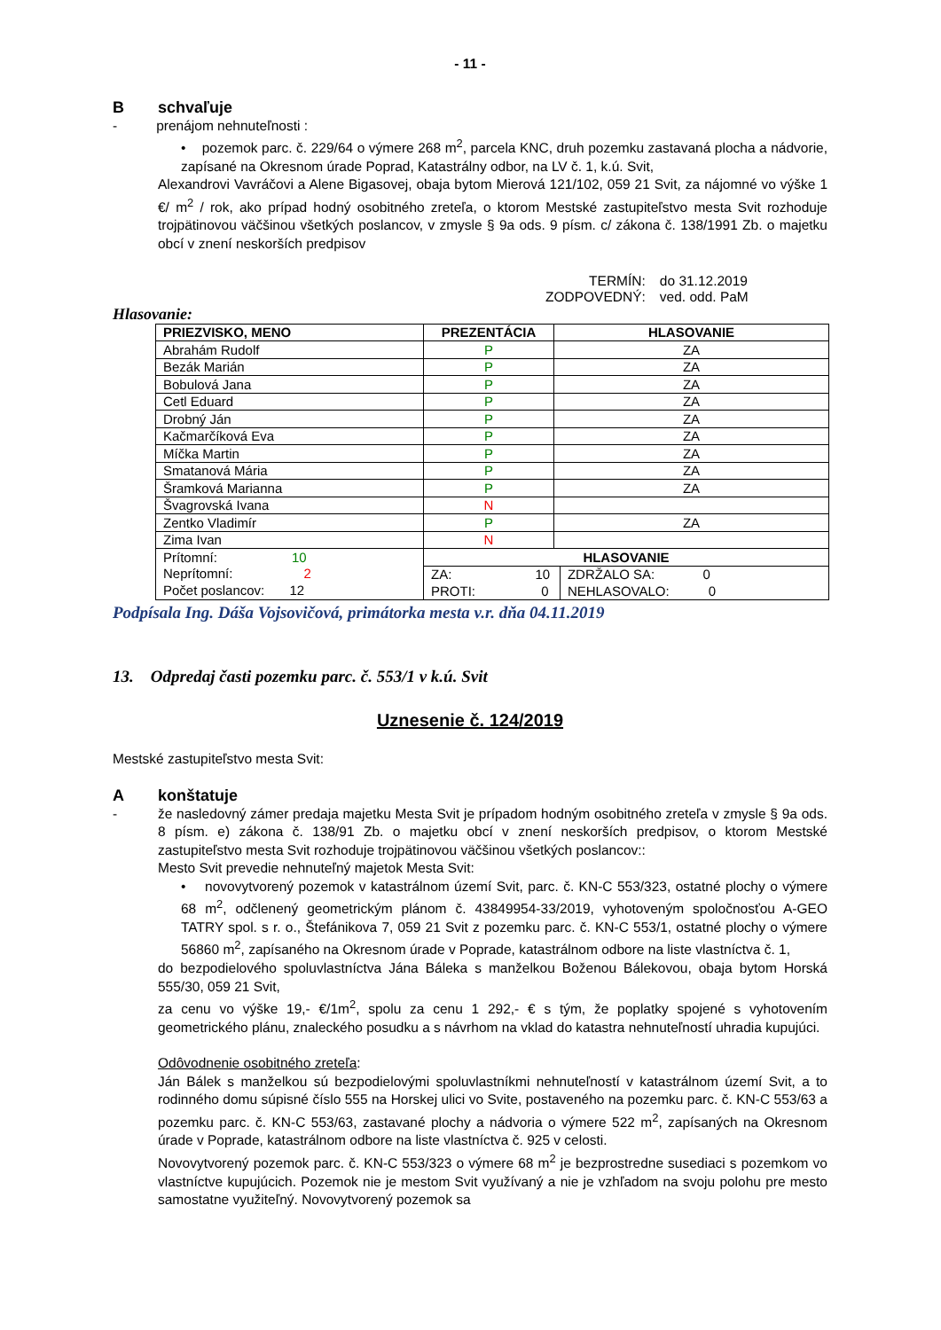- 11 -
Bschvaľuje
- prenájom nehnuteľnosti :
• pozemok parc. č. 229/64 o výmere 268 m<sup>2</sup>, parcela KNC, druh pozemku zastavaná plocha a nádvorie, zapísané na Okresnom úrade Poprad, Katastrálny odbor, na LV č. 1, k.ú. Svit,
Alexandrovi Vavráčovi a Alene Bigasovej, obaja bytom Mierová 121/102, 059 21 Svit, za nájomné vo výške 1 €/ m<sup>2</sup> / rok, ako prípad hodný osobitného zreteľa, o ktorom Mestské zastupiteľstvo mesta Svit rozhoduje trojpätinovou väčšinou všetkých poslancov, v zmysle § 9a ods. 9 písm. c/ zákona č. 138/1991 Zb. o majetku obcí v znení neskorších predpisov
| TERMÍN: | do 31.12.2019 |
| ZODPOVEDNÝ: | ved. odd. PaM |
Hlasovanie:
| PRIEZVISKO, MENO | PREZENTÁCIA | HLASOVANIE | |
| --- | --- | --- | --- |
| Abrahám Rudolf | P | ZA | |
| Bezák Marián | P | ZA | |
| Bobulová Jana | P | ZA | |
| Cetl Eduard | P | ZA | |
| Drobný Ján | P | ZA | |
| Kačmarčíková Eva | P | ZA | |
| Míčka Martin | P | ZA | |
| Smatanová Mária | P | ZA | |
| Šramková Marianna | P | ZA | |
| Švagrovská Ivana | N | | |
| Zentko Vladimír | P | ZA | |
| Zima Ivan | N | | |
| Prítomní: 10 Neprítomní: 2 Počet poslancov: 12 | HLASOVANIE | | |
| | ZA: 10 | | ZDRŽALO SA: 0 |
| | PROTI: 0 | | NEHLASOVALO: 0 |
Podpísala Ing. Dáša Vojsovičová, primátorka mesta v.r. dňa 04.11.2019
13. Odpredaj časti pozemku parc. č. 553/1 v k.ú. Svit
Uznesenie č. 124/2019
Mestské zastupiteľstvo mesta Svit:
Akonštatuje
- že nasledovný zámer predaja majetku Mesta Svit je prípadom hodným osobitného zreteľa v zmysle § 9a ods. 8 písm. e) zákona č. 138/91 Zb. o majetku obcí v znení neskorších predpisov, o ktorom Mestské zastupiteľstvo mesta Svit rozhoduje trojpätinovou väčšinou všetkých poslancov::
Mesto Svit prevedie nehnuteľný majetok Mesta Svit:
• novovytvorený pozemok v katastrálnom území Svit, parc. č. KN-C 553/323, ostatné plochy o výmere 68 m<sup>2</sup>, odčlenený geometrickým plánom č. 43849954-33/2019, vyhotoveným spoločnosťou A-GEO TATRY spol. s r. o., Štefánikova 7, 059 21 Svit z pozemku parc. č. KN-C 553/1, ostatné plochy o výmere 56860 m<sup>2</sup>, zapísaného na Okresnom úrade v Poprade, katastrálnom odbore na liste vlastníctva č. 1,
do bezpodielového spoluvlastníctva Jána Báleka s manželkou Boženou Bálekovou, obaja bytom Horská 555/30, 059 21 Svit,
za cenu vo výške 19,- €/1m<sup>2</sup>, spolu za cenu 1 292,- € s tým, že poplatky spojené s vyhotovením geometrického plánu, znaleckého posudku a s návrhom na vklad do katastra nehnuteľností uhradia kupujúci.
Odôvodnenie osobitného zreteľa:
Ján Bálek s manželkou sú bezpodielovými spoluvlastníkmi nehnuteľností v katastrálnom území Svit, a to rodinného domu súpisné číslo 555 na Horskej ulici vo Svite, postaveného na pozemku parc. č. KN-C 553/63 a pozemku parc. č. KN-C 553/63, zastavané plochy a nádvoria o výmere 522 m<sup>2</sup>, zapísaných na Okresnom úrade v Poprade, katastrálnom odbore na liste vlastníctva č. 925 v celosti.
Novovytvorený pozemok parc. č. KN-C 553/323 o výmere 68 m<sup>2</sup> je bezprostredne susediaci s pozemkom vo vlastníctve kupujúcich. Pozemok nie je mestom Svit využívaný a nie je vzhľadom na svoju polohu pre mesto samostatne využiteľný. Novovytvorený pozemok sa